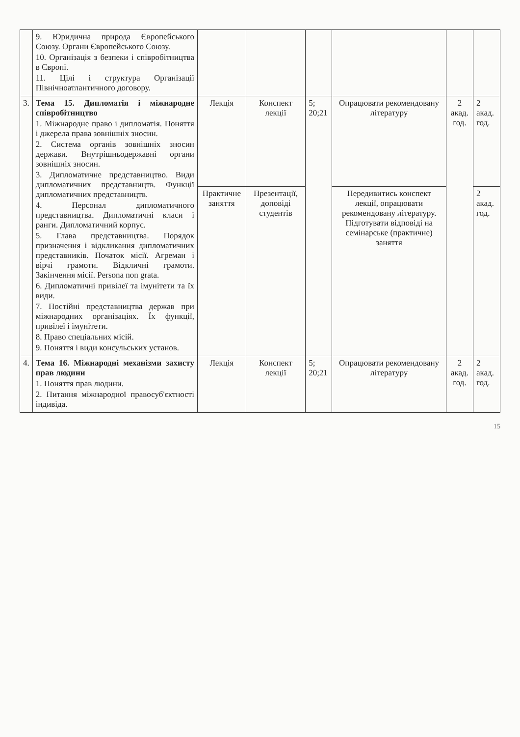| | 9. Юридична природа Європейського Союзу. Органи Європейського Союзу. 10. Організація з безпеки і співробітництва в Європі. 11. Цілі і структура Організації Північноатлантичного договору. | | | | | | |
| 3. | Тема 15. Дипломатія і міжнародне співробітництво 1. Міжнародне право і дипломатія. Поняття і джерела права зовнішніх зносин. 2. Система органів зовнішніх зносин держави. Внутрішньодержавні органи зовнішніх зносин. 3. Дипломатичне представництво. Види дипломатичних представництв. Функції дипломатичних представництв. 4. Персонал дипломатичного представництва. Дипломатичні класи і ранги. Дипломатичний корпус. 5. Глава представництва. Порядок призначення і відкликання дипломатичних представників. Початок місії. Агреман і вірчі грамоти. Відкличні грамоти. Закінчення місії. Persona non grata. 6. Дипломатичні привілеї та імунітети та їх види. 7. Постійні представництва держав при міжнародних організаціях. Їх функції, привілеї і імунітети. 8. Право спеціальних місій. 9. Поняття і види консульських установ. | Лекція | Конспект лекції | 5; 20;21 | Опрацювати рекомендовану літературу | 2 акад. год. | 2 акад. год. |
| | | Практичне заняття | Презентації, доповіді студентів | | Передивитись конспект лекції, опрацювати рекомендовану літературу. Підготувати відповіді на семінарське (практичне) заняття | | 2 акад. год. |
| 4. | Тема 16. Міжнародні механізми захисту прав людини 1. Поняття прав людини. 2. Питання міжнародної правосуб'єктності індивіда. | Лекція | Конспект лекції | 5; 20;21 | Опрацювати рекомендовану літературу | 2 акад. год. | 2 акад. год. |
15